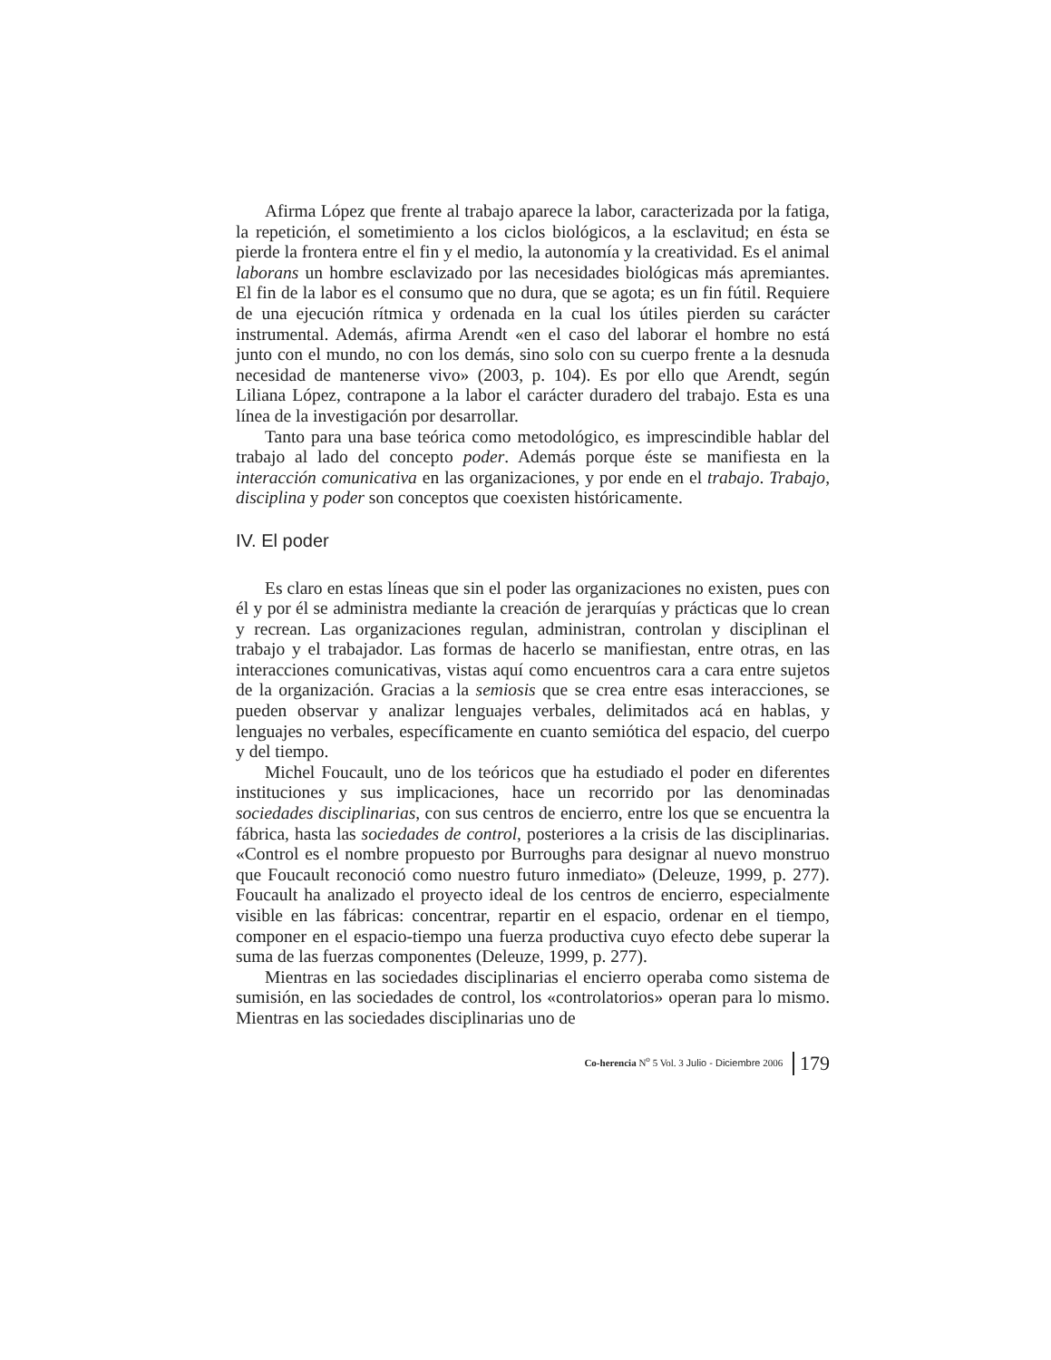Afirma López que frente al trabajo aparece la labor, caracterizada por la fatiga, la repetición, el sometimiento a los ciclos biológicos, a la esclavitud; en ésta se pierde la frontera entre el fin y el medio, la autonomía y la creatividad. Es el animal laborans un hombre esclavizado por las necesidades biológicas más apremiantes. El fin de la labor es el consumo que no dura, que se agota; es un fin fútil. Requiere de una ejecución rítmica y ordenada en la cual los útiles pierden su carácter instrumental. Además, afirma Arendt «en el caso del laborar el hombre no está junto con el mundo, no con los demás, sino solo con su cuerpo frente a la desnuda necesidad de mantenerse vivo» (2003, p. 104). Es por ello que Arendt, según Liliana López, contrapone a la labor el carácter duradero del trabajo. Esta es una línea de la investigación por desarrollar.
Tanto para una base teórica como metodológico, es imprescindible hablar del trabajo al lado del concepto poder. Además porque éste se manifiesta en la interacción comunicativa en las organizaciones, y por ende en el trabajo. Trabajo, disciplina y poder son conceptos que coexisten históricamente.
IV. El poder
Es claro en estas líneas que sin el poder las organizaciones no existen, pues con él y por él se administra mediante la creación de jerarquías y prácticas que lo crean y recrean. Las organizaciones regulan, administran, controlan y disciplinan el trabajo y el trabajador. Las formas de hacerlo se manifiestan, entre otras, en las interacciones comunicativas, vistas aquí como encuentros cara a cara entre sujetos de la organización. Gracias a la semiosis que se crea entre esas interacciones, se pueden observar y analizar lenguajes verbales, delimitados acá en hablas, y lenguajes no verbales, específicamente en cuanto semiótica del espacio, del cuerpo y del tiempo.
Michel Foucault, uno de los teóricos que ha estudiado el poder en diferentes instituciones y sus implicaciones, hace un recorrido por las denominadas sociedades disciplinarias, con sus centros de encierro, entre los que se encuentra la fábrica, hasta las sociedades de control, posteriores a la crisis de las disciplinarias. «Control es el nombre propuesto por Burroughs para designar al nuevo monstruo que Foucault reconoció como nuestro futuro inmediato» (Deleuze, 1999, p. 277). Foucault ha analizado el proyecto ideal de los centros de encierro, especialmente visible en las fábricas: concentrar, repartir en el espacio, ordenar en el tiempo, componer en el espacio-tiempo una fuerza productiva cuyo efecto debe superar la suma de las fuerzas componentes (Deleuze, 1999, p. 277).
Mientras en las sociedades disciplinarias el encierro operaba como sistema de sumisión, en las sociedades de control, los «controlatorios» operan para lo mismo. Mientras en las sociedades disciplinarias uno de
Co-herencia N<sup>o</sup> 5 Vol. 3 Julio - Diciembre 2006 179